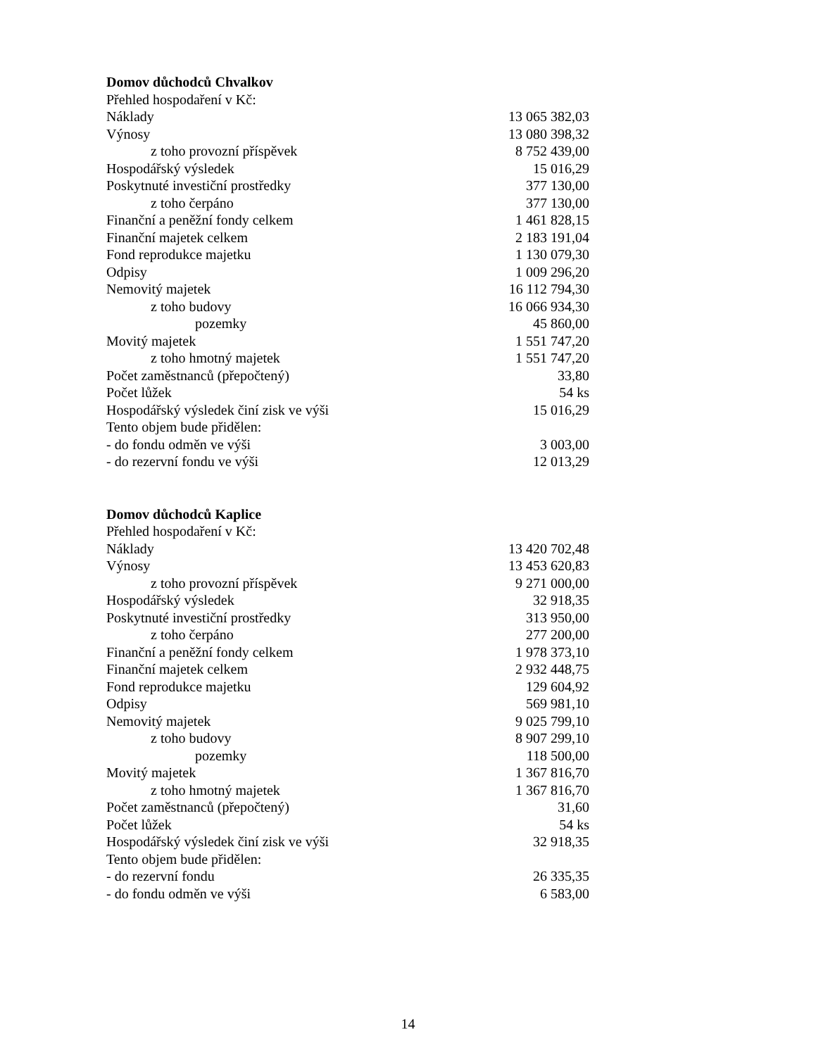Domov důchodců Chvalkov
| Přehled hospodaření v Kč: | |
| Náklady | 13 065 382,03 |
| Výnosy | 13 080 398,32 |
| z toho provozní příspěvek | 8 752 439,00 |
| Hospodářský výsledek | 15 016,29 |
| Poskytnuté investiční prostředky | 377 130,00 |
| z toho čerpáno | 377 130,00 |
| Finanční a peněžní fondy celkem | 1 461 828,15 |
| Finanční majetek celkem | 2 183 191,04 |
| Fond reprodukce majetku | 1 130 079,30 |
| Odpisy | 1 009 296,20 |
| Nemovitý majetek | 16 112 794,30 |
| z toho budovy | 16 066 934,30 |
| pozemky | 45 860,00 |
| Movitý majetek | 1 551 747,20 |
| z toho hmotný majetek | 1 551 747,20 |
| Počet zaměstnanců (přepočtený) | 33,80 |
| Počet lůžek | 54 ks |
| Hospodářský výsledek činí zisk ve výši | 15 016,29 |
| Tento objem bude přidělen: | |
| - do fondu odměn ve výši | 3 003,00 |
| - do rezervní fondu ve výši | 12 013,29 |
Domov důchodců Kaplice
| Přehled hospodaření v Kč: | |
| Náklady | 13 420 702,48 |
| Výnosy | 13 453 620,83 |
| z toho provozní příspěvek | 9 271 000,00 |
| Hospodářský výsledek | 32 918,35 |
| Poskytnuté investiční prostředky | 313 950,00 |
| z toho čerpáno | 277 200,00 |
| Finanční a peněžní fondy celkem | 1 978 373,10 |
| Finanční majetek celkem | 2 932 448,75 |
| Fond reprodukce majetku | 129 604,92 |
| Odpisy | 569 981,10 |
| Nemovitý majetek | 9 025 799,10 |
| z toho budovy | 8 907 299,10 |
| pozemky | 118 500,00 |
| Movitý majetek | 1 367 816,70 |
| z toho hmotný majetek | 1 367 816,70 |
| Počet zaměstnanců (přepočtený) | 31,60 |
| Počet lůžek | 54 ks |
| Hospodářský výsledek činí zisk ve výši | 32 918,35 |
| Tento objem bude přidělen: | |
| - do rezervní fondu | 26 335,35 |
| - do fondu odměn ve výši | 6 583,00 |
14